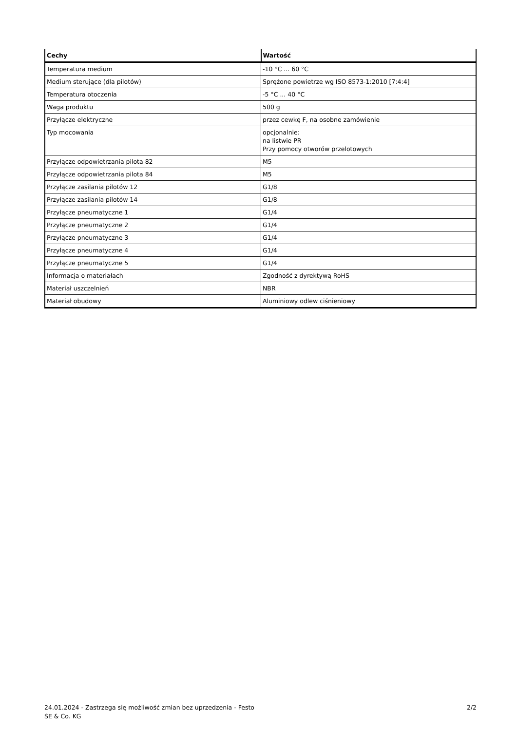| Cechy | Wartość |
| --- | --- |
| Temperatura medium | -10 °C ... 60 °C |
| Medium sterujące (dla pilotów) | Sprężone powietrze wg ISO 8573-1:2010 [7:4:4] |
| Temperatura otoczenia | -5 °C ... 40 °C |
| Waga produktu | 500 g |
| Przyłącze elektryczne | przez cewkę F, na osobne zamówienie |
| Typ mocowania | opcjonalnie: na listwie PR Przy pomocy otworów przelotowych |
| Przyłącze odpowietrzania pilota 82 | M5 |
| Przyłącze odpowietrzania pilota 84 | M5 |
| Przyłącze zasilania pilotów 12 | G1/8 |
| Przyłącze zasilania pilotów 14 | G1/8 |
| Przyłącze pneumatyczne 1 | G1/4 |
| Przyłącze pneumatyczne 2 | G1/4 |
| Przyłącze pneumatyczne 3 | G1/4 |
| Przyłącze pneumatyczne 4 | G1/4 |
| Przyłącze pneumatyczne 5 | G1/4 |
| Informacja o materiałach | Zgodność z dyrektywą RoHS |
| Materiał uszczelnień | NBR |
| Materiał obudowy | Aluminiowy odlew ciśnieniowy |
24.01.2024 - Zastrzega się możliwość zmian bez uprzedzenia - Festo SE & Co. KG
2/2